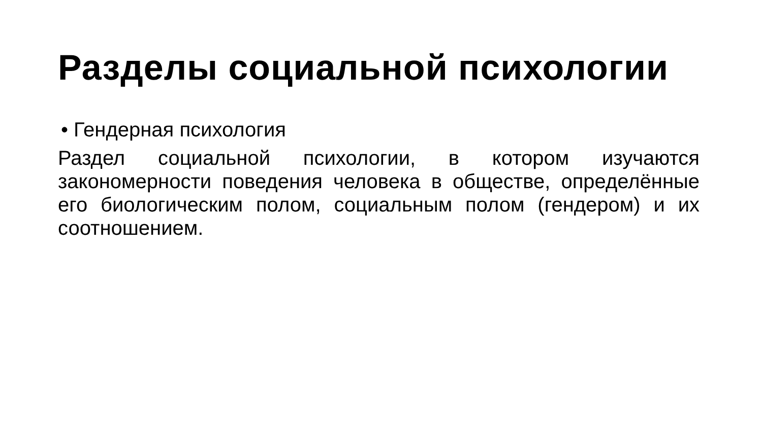Разделы социальной психологии
• Гендерная психология
Раздел социальной психологии, в котором изучаются закономерности поведения человека в обществе, определённые его биологическим полом, социальным полом (гендером) и их соотношением.